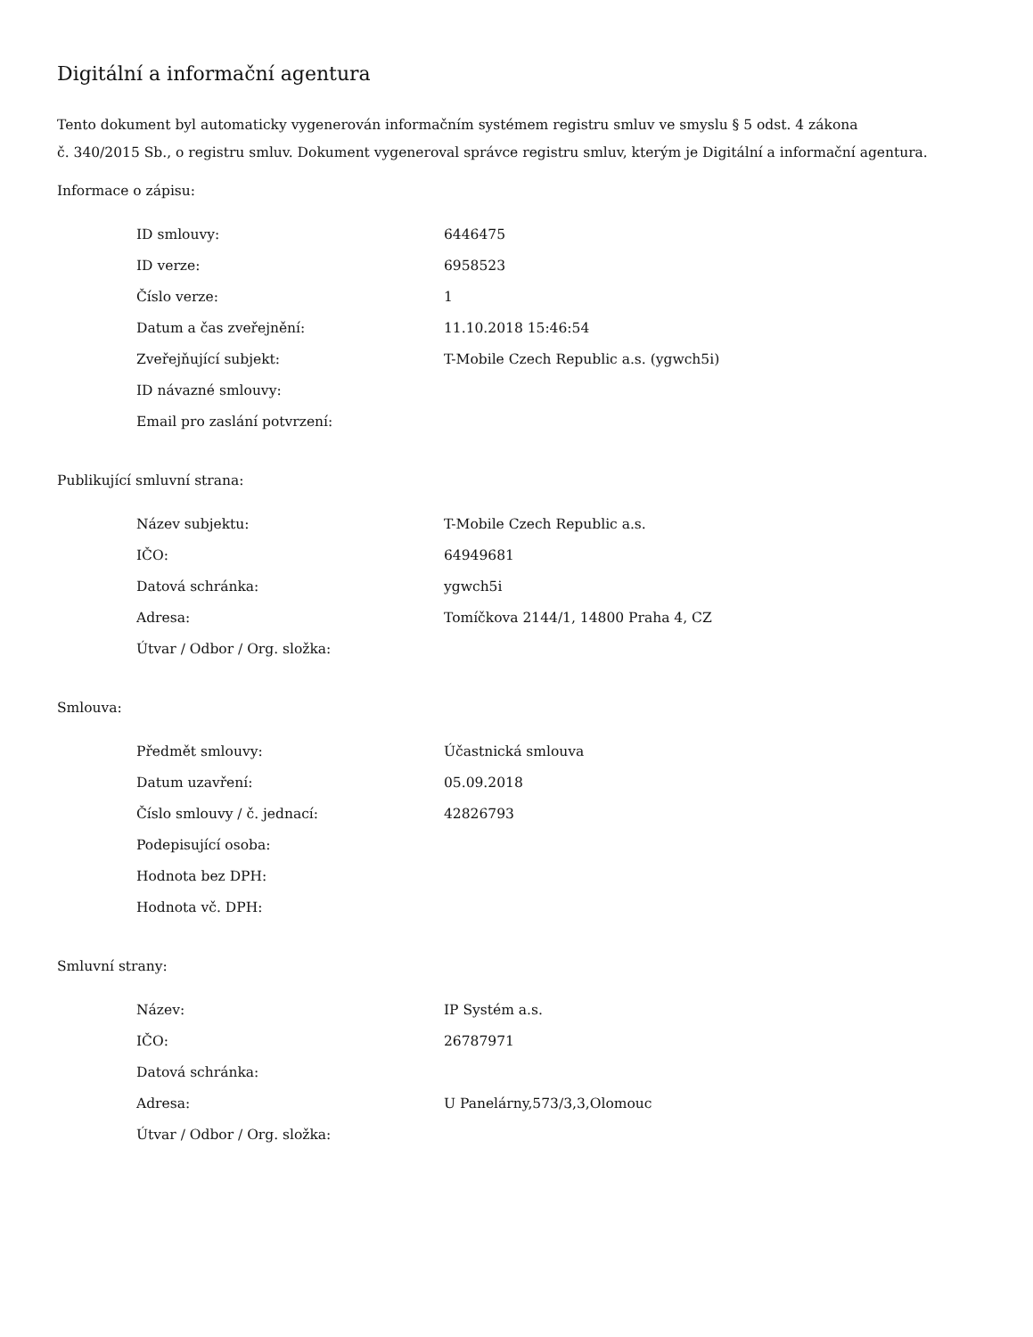Digitální a informační agentura
Tento dokument byl automaticky vygenerován informačním systémem registru smluv ve smyslu § 5 odst. 4 zákona
č. 340/2015 Sb., o registru smluv. Dokument vygeneroval správce registru smluv, kterým je Digitální a informační agentura.
Informace o zápisu:
| ID smlouvy: | 6446475 |
| ID verze: | 6958523 |
| Číslo verze: | 1 |
| Datum a čas zveřejnění: | 11.10.2018 15:46:54 |
| Zveřejňující subjekt: | T-Mobile Czech Republic a.s. (ygwch5i) |
| ID návazné smlouvy: | |
| Email pro zaslání potvrzení: | |
Publikující smluvní strana:
| Název subjektu: | T-Mobile Czech Republic a.s. |
| IČO: | 64949681 |
| Datová schránka: | ygwch5i |
| Adresa: | Tomíčkova 2144/1, 14800 Praha 4, CZ |
| Útvar / Odbor / Org. složka: | |
Smlouva:
| Předmět smlouvy: | Účastnická smlouva |
| Datum uzavření: | 05.09.2018 |
| Číslo smlouvy / č. jednací: | 42826793 |
| Podepisující osoba: | |
| Hodnota bez DPH: | |
| Hodnota vč. DPH: | |
Smluvní strany:
| Název: | IP Systém a.s. |
| IČO: | 26787971 |
| Datová schránka: | |
| Adresa: | U Panelárny,573/3,3,Olomouc |
| Útvar / Odbor / Org. složka: | |